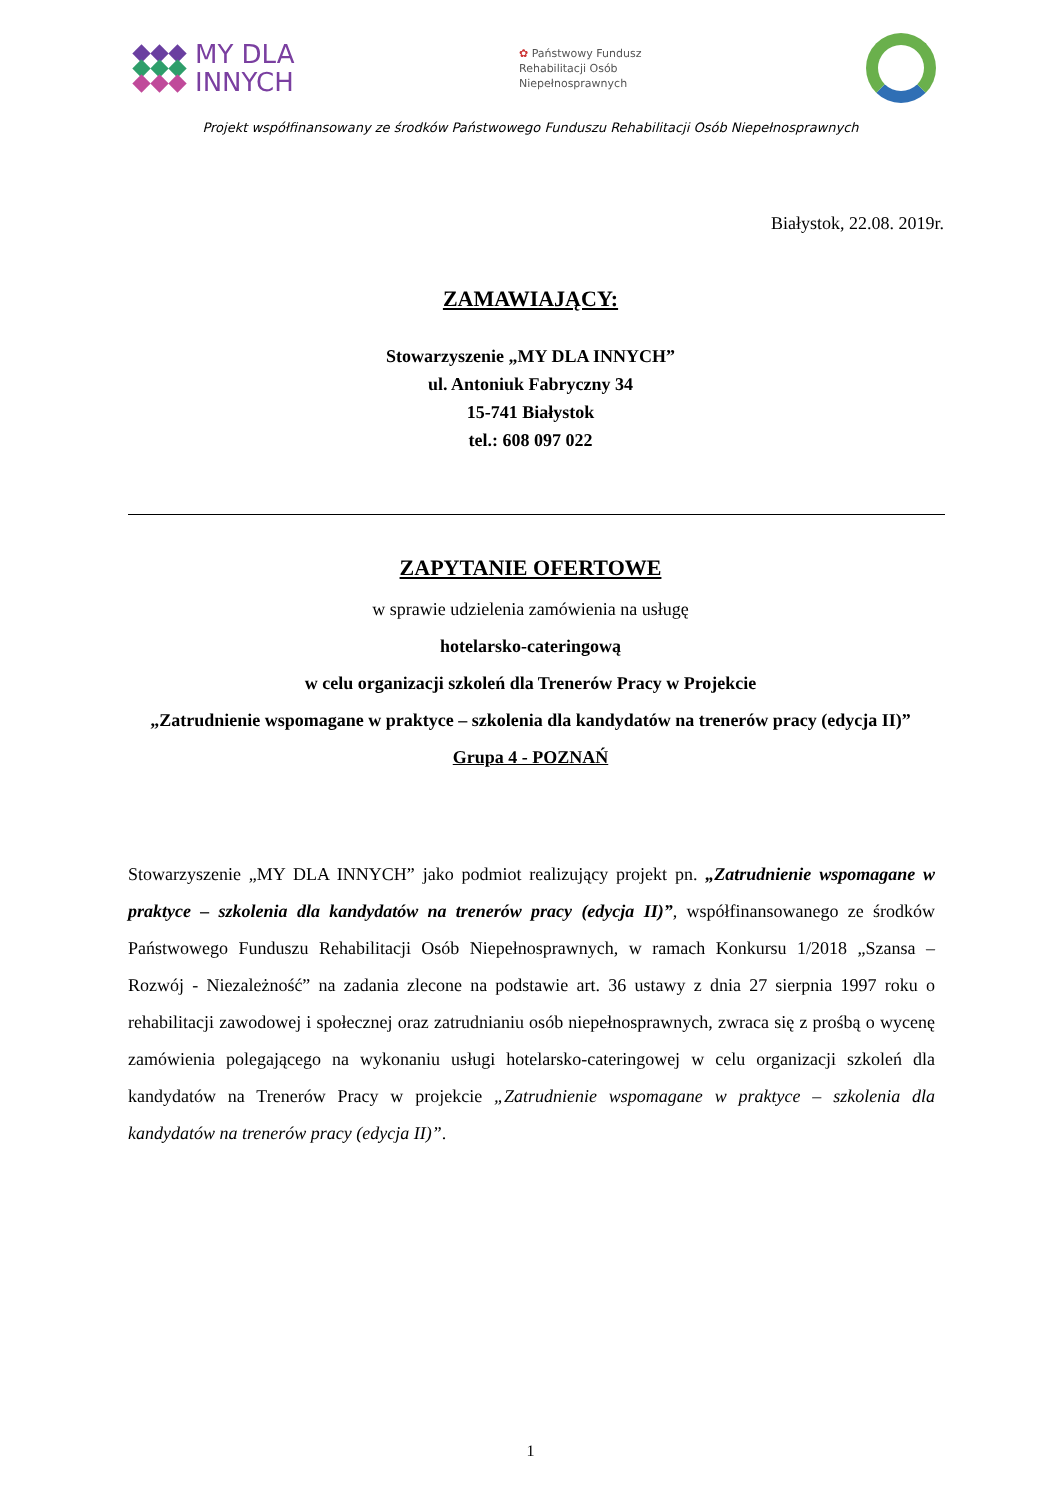MY DLA
INNYCH
✿ Państwowy Fundusz
Rehabilitacji Osób
Niepełnosprawnych
Projekt współfinansowany ze środków Państwowego Funduszu Rehabilitacji Osób Niepełnosprawnych
Białystok, 22.08. 2019r.
ZAMAWIAJĄCY:
Stowarzyszenie „MY DLA INNYCH”
ul. Antoniuk Fabryczny 34
15-741 Białystok
tel.: 608 097 022
ZAPYTANIE OFERTOWE
w sprawie udzielenia zamówienia na usługę
hotelarsko-cateringową
w celu organizacji szkoleń dla Trenerów Pracy w Projekcie
„Zatrudnienie wspomagane w praktyce – szkolenia dla kandydatów na trenerów pracy (edycja II)”
Grupa 4 - POZNAŃ
Stowarzyszenie „MY DLA INNYCH” jako podmiot realizujący projekt pn. „Zatrudnienie wspomagane w praktyce – szkolenia dla kandydatów na trenerów pracy (edycja II)”, współfinansowanego ze środków Państwowego Funduszu Rehabilitacji Osób Niepełnosprawnych, w ramach Konkursu 1/2018 „Szansa – Rozwój - Niezależność” na zadania zlecone na podstawie art. 36 ustawy z dnia 27 sierpnia 1997 roku o rehabilitacji zawodowej i społecznej oraz zatrudnianiu osób niepełnosprawnych, zwraca się z prośbą o wycenę zamówienia polegającego na wykonaniu usługi hotelarsko-cateringowej w celu organizacji szkoleń dla kandydatów na Trenerów Pracy w projekcie „Zatrudnienie wspomagane w praktyce – szkolenia dla kandydatów na trenerów pracy (edycja II)”.
1